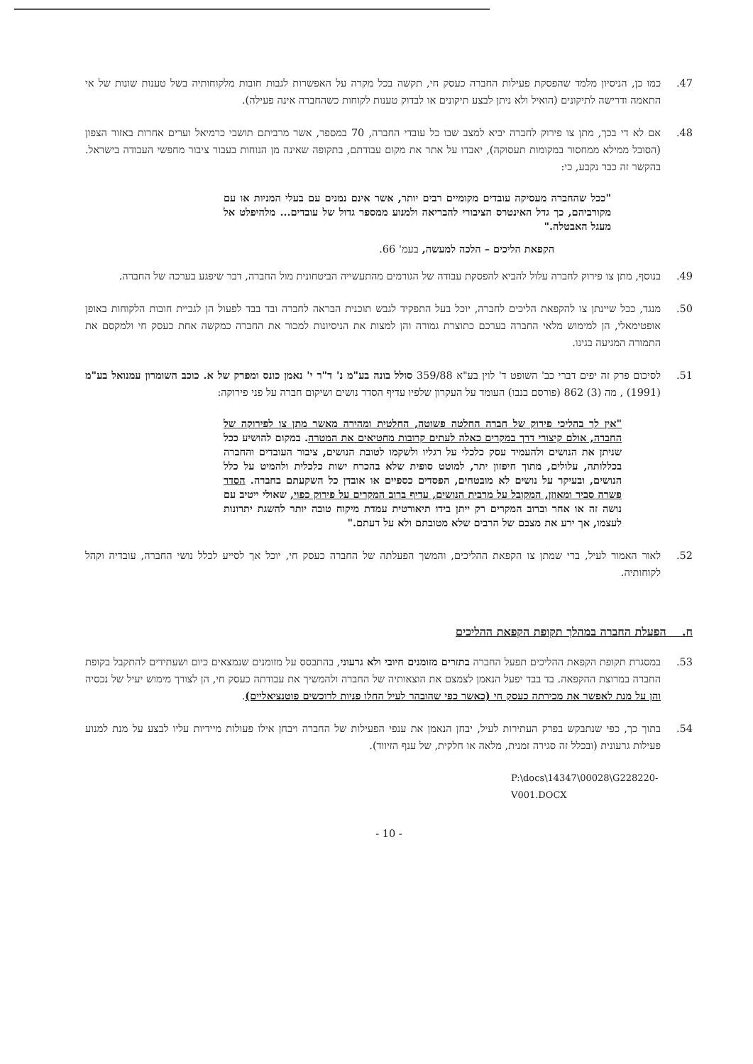.47 כמו כן, הניסיון מלמד שהפסקת פעילות החברה כעסק חי, תקשה בכל מקרה על האפשרות לגבות חובות מלקוחותיה בשל טענות שונות של אי התאמה ודרישה לתיקונים (הואיל ולא ניתן לבצע תיקונים או לבדוק טענות לקוחות כשהחברה אינה פעילה).
.48 אם לא די בכך, מתן צו פירוק לחברה יביא למצב שבו כל עובדי החברה, 70 במספר, אשר מרביתם תושבי כרמיאל וערים אחרות באזור הצפון (הסובל ממילא ממחסור במקומות תעסוקה), יאבדו על אתר את מקום עבודתם, בתקופה שאינה מן הנוחות בעבור ציבור מחפשי העבודה בישראל. בהקשר זה כבר נקבע, כי:
"ככל שהחברה מעסיקה עובדים מקומיים רבים יותר, אשר אינם נמנים עם בעלי המניות או עם מקורביהם, כך גדל האינטרס הציבורי להבריאה ולמנוע ממספר גדול של עובדים... מלהיפלט אל מעגל האבטלה."
הקפאת הליכים – הלכה למעשה, בעמ' 66.
.49 בנוסף, מתן צו פירוק לחברה עלול להביא להפסקת עבודה של הגורמים מהתעשייה הביטחונית מול החברה, דבר שיפגע בערכה של החברה.
.50 מנגד, ככל שיינתן צו להקפאת הליכים לחברה, יוכל בעל התפקיד לגבש תוכנית הבראה לחברה ובד בבד לפעול הן לגביית חובות הלקוחות באופן אופטימאלי, הן למימוש מלאי החברה בערכם כתוצרת גמורה והן למצות את הניסיונות למכור את החברה כמקשה אחת כעסק חי ולמקסם את התמורה המגיעה בגינו.
.51 לסיכום פרק זה יפים דברי כב' השופט ד' לוין בע"א 359/88 סולל בונה בע"מ נ' ד"ר י' נאמן כונס ומפרק של א. כוכב השומרון עמנואל בע"מ (1991) , מה (3) 862 (פורסם בנבו) העומד על העקרון שלפיו עדיף הסדר נושים ושיקום חברה על פני פירוקה:
"אין לך בהליכי פירוק של חברה החלטה פשוטה, החלטית ומהירה מאשר מתן צו לפירוקה של החברה, אולם קיצורי דרך במקרים כאלה לעתים קרובות מחטיאים את המטרה. במקום להושיע ככל שניתן את הנושים ולהעמיד עסק כלכלי על רגליו ולשקמו לטובת הנושים, ציבור העובדים והחברה בכללותה, עלולים, מתוך חיפזון יתר, למוטט סופית שלא בהכרח ישות כלכלית ולהמיט על כלל הנושים, ובעיקר על נושים לא מובטחים, הפסדים כספיים או אובדן כל השקעתם בחברה. הסדר פשרה סביר ומאוזן, המקובל על מרבית הנושים, עדיף ברוב המקרים על פירוק כפוי, שאולי ייטיב עם נושה זה או אחר וברוב המקרים רק ייתן בידו תיאורטית עמדת מיקוח טובה יותר להשגת יתרונות לעצמו, אך ירע את מצבם של הרבים שלא מטובתם ולא על דעתם."
.52 לאור האמור לעיל, ברי שמתן צו הקפאת ההליכים, והמשך הפעלתה של החברה כעסק חי, יוכל אך לסייע לכלל נושי החברה, עובדיה וקהל לקוחותיה.
ח. הפעלת החברה במהלך תקופת הקפאת ההליכים
.53 במסגרת תקופת הקפאת ההליכים תפעל החברה בתזרים מזומנים חיובי ולא גרעוני, בהתבסס על מזומנים שנמצאים כיום ושעתידים להתקבל בקופת החברה במרוצת ההקפאה. בד בבד יפעל הנאמן לצמצם את הוצאותיה של החברה ולהמשיך את עבודתה כעסק חי, הן לצורך מימוש יעיל של נכסיה והן על מנת לאפשר את מכירתה כעסק חי (כאשר כפי שהובהר לעיל החלו פניות לרוכשים פוטנציאליים).
.54 בתוך כך, כפי שנתבקש בפרק העתירות לעיל, יבחן הנאמן את ענפי הפעילות של החברה ויבחן אילו פעולות מיידיות עליו לבצע על מנת למנוע פעילות גרעונית (ובכלל זה סגירה זמנית, מלאה או חלקית, של ענף הזיווד).
P:\docs\14347\00028\G228220-V001.DOCX
- 10 -